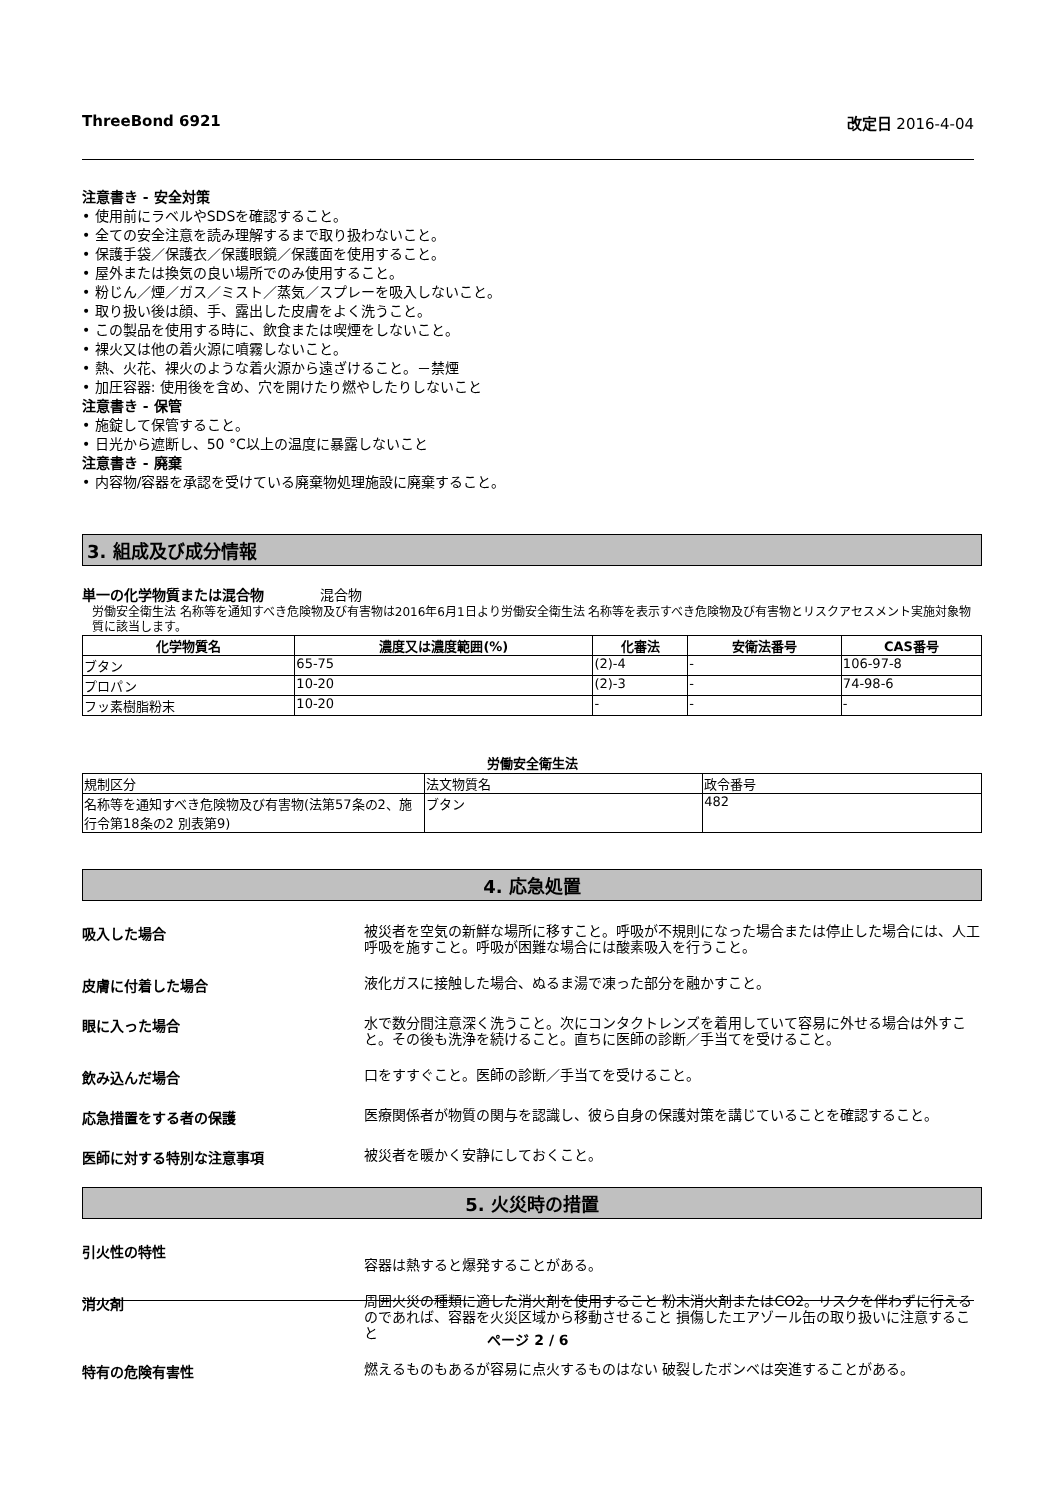ThreeBond 6921 改定日 2016-4-04
注意書き - 安全対策
• 使用前にラベルやSDSを確認すること。
• 全ての安全注意を読み理解するまで取り扱わないこと。
• 保護手袋／保護衣／保護眼鏡／保護面を使用すること。
• 屋外または換気の良い場所でのみ使用すること。
• 粉じん／煙／ガス／ミスト／蒸気／スプレーを吸入しないこと。
• 取り扱い後は顔、手、露出した皮膚をよく洗うこと。
• この製品を使用する時に、飲食または喫煙をしないこと。
• 裸火又は他の着火源に噴霧しないこと。
• 熱、火花、裸火のような着火源から遠ざけること。－禁煙
• 加圧容器: 使用後を含め、穴を開けたり燃やしたりしないこと
注意書き - 保管
• 施錠して保管すること。
• 日光から遮断し、50 °C以上の温度に暴露しないこと
注意書き - 廃棄
• 内容物/容器を承認を受けている廃棄物処理施設に廃棄すること。
3. 組成及び成分情報
単一の化学物質または混合物　　　　混合物
労働安全衛生法 名称等を通知すべき危険物及び有害物は2016年6月1日より労働安全衛生法 名称等を表示すべき危険物及び有害物とリスクアセスメント実施対象物質に該当します。
| 化学物質名 | 濃度又は濃度範囲(%) | 化審法 | 安衛法番号 | CAS番号 |
| --- | --- | --- | --- | --- |
| ブタン | 65-75 | (2)-4 | - | 106-97-8 |
| プロパン | 10-20 | (2)-3 | - | 74-98-6 |
| フッ素樹脂粉末 | 10-20 | - | - | - |
労働安全衛生法
| 規制区分 | 法文物質名 | 政令番号 |
| 名称等を通知すべき危険物及び有害物(法第57条の2、施行令第18条の2 別表第9) | ブタン | 482 |
4. 応急処置
吸入した場合
被災者を空気の新鮮な場所に移すこと。呼吸が不規則になった場合または停止した場合には、人工呼吸を施すこと。呼吸が困難な場合には酸素吸入を行うこと。
皮膚に付着した場合
液化ガスに接触した場合、ぬるま湯で凍った部分を融かすこと。
眼に入った場合
水で数分間注意深く洗うこと。次にコンタクトレンズを着用していて容易に外せる場合は外すこと。その後も洗浄を続けること。直ちに医師の診断／手当てを受けること。
飲み込んだ場合
口をすすぐこと。医師の診断／手当てを受けること。
応急措置をする者の保護
医療関係者が物質の関与を認識し、彼ら自身の保護対策を講じていることを確認すること。
医師に対する特別な注意事項
被災者を暖かく安静にしておくこと。
5. 火災時の措置
引火性の特性
容器は熱すると爆発することがある。
消火剤
周囲火災の種類に適した消火剤を使用すること 粉末消火剤またはCO2。リスクを伴わずに行えるのであれば、容器を火災区域から移動させること 損傷したエアゾール缶の取り扱いに注意すること
特有の危険有害性
燃えるものもあるが容易に点火するものはない 破裂したボンベは突進することがある。
ページ 2 / 6